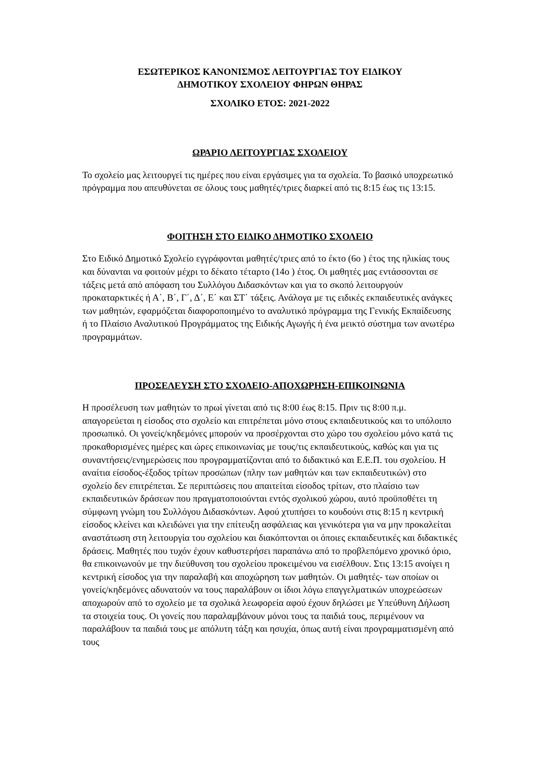ΕΣΩΤΕΡΙΚΟΣ ΚΑΝΟΝΙΣΜΟΣ ΛΕΙΤΟΥΡΓΙΑΣ ΤΟΥ ΕΙΔΙΚΟΥ
ΔΗΜΟΤΙΚΟΥ ΣΧΟΛΕΙΟΥ ΦΗΡΩΝ ΘΗΡΑΣ
ΣΧΟΛΙΚΟ ΕΤΟΣ: 2021-2022
ΩΡΑΡΙΟ ΛΕΙΤΟΥΡΓΙΑΣ ΣΧΟΛΕΙΟΥ
Το σχολείο μας λειτουργεί τις ημέρες που είναι εργάσιμες για τα σχολεία. Το βασικό υποχρεωτικό πρόγραμμα που απευθύνεται σε όλους τους μαθητές/τριες διαρκεί από τις 8:15 έως τις 13:15.
ΦΟΙΤΗΣΗ ΣΤΟ ΕΙΔΙΚΟ ΔΗΜΟΤΙΚΟ ΣΧΟΛΕΙΟ
Στο Ειδικό Δημοτικό Σχολείο εγγράφονται μαθητές/τριες από το έκτο (6ο ) έτος της ηλικίας τους και δύνανται να φοιτούν μέχρι το δέκατο τέταρτο (14ο ) έτος. Οι μαθητές μας εντάσσονται σε τάξεις μετά από απόφαση του Συλλόγου Διδασκόντων και για το σκοπό λειτουργούν προκαταρκτικές ή Α΄, Β΄, Γ΄, Δ΄, Ε΄ και ΣΤ΄ τάξεις. Ανάλογα με τις ειδικές εκπαιδευτικές ανάγκες των μαθητών, εφαρμόζεται διαφοροποιημένο το αναλυτικό πρόγραμμα της Γενικής Εκπαίδευσης ή το Πλαίσιο Αναλυτικού Προγράμματος της Ειδικής Αγωγής ή ένα μεικτό σύστημα των ανωτέρω προγραμμάτων.
ΠΡΟΣΕΛΕΥΣΗ ΣΤΟ ΣΧΟΛΕΙΟ-ΑΠΟΧΩΡΗΣΗ-ΕΠΙΚΟΙΝΩΝΙΑ
Η προσέλευση των μαθητών το πρωί γίνεται από τις 8:00 έως 8:15. Πριν τις 8:00 π.μ. απαγορεύεται η είσοδος στο σχολείο και επιτρέπεται μόνο στους εκπαιδευτικούς και το υπόλοιπο προσωπικό. Οι γονείς/κηδεμόνες μπορούν να προσέρχονται στο χώρο του σχολείου μόνο κατά τις προκαθορισμένες ημέρες και ώρες επικοινωνίας με τους/τις εκπαιδευτικούς, καθώς και για τις συναντήσεις/ενημερώσεις που προγραμματίζονται από το διδακτικό και Ε.Ε.Π. του σχολείου. Η αναίτια είσοδος-έξοδος τρίτων προσώπων (πλην των μαθητών και των εκπαιδευτικών) στο σχολείο δεν επιτρέπεται. Σε περιπτώσεις που απαιτείται είσοδος τρίτων, στο πλαίσιο των εκπαιδευτικών δράσεων που πραγματοποιούνται εντός σχολικού χώρου, αυτό προϋποθέτει τη σύμφωνη γνώμη του Συλλόγου Διδασκόντων. Αφού χτυπήσει το κουδούνι στις 8:15 η κεντρική είσοδος κλείνει και κλειδώνει για την επίτευξη ασφάλειας και γενικότερα για να μην προκαλείται αναστάτωση στη λειτουργία του σχολείου και διακόπτονται οι όποιες εκπαιδευτικές και διδακτικές δράσεις. Μαθητές που τυχόν έχουν καθυστερήσει παραπάνω από το προβλεπόμενο χρονικό όριο, θα επικοινωνούν με την διεύθυνση του σχολείου προκειμένου να εισέλθουν. Στις 13:15 ανοίγει η κεντρική είσοδος για την παραλαβή και αποχώρηση των μαθητών. Οι μαθητές- των οποίων οι γονείς/κηδεμόνες αδυνατούν να τους παραλάβουν οι ίδιοι λόγω επαγγελματικών υποχρεώσεων αποχωρούν από το σχολείο με τα σχολικά λεωφορεία αφού έχουν δηλώσει με Υπεύθυνη Δήλωση τα στοιχεία τους. Οι γονείς που παραλαμβάνουν μόνοι τους τα παιδιά τους, περιμένουν να παραλάβουν τα παιδιά τους με απόλυτη τάξη και ησυχία, όπως αυτή είναι προγραμματισμένη από τους